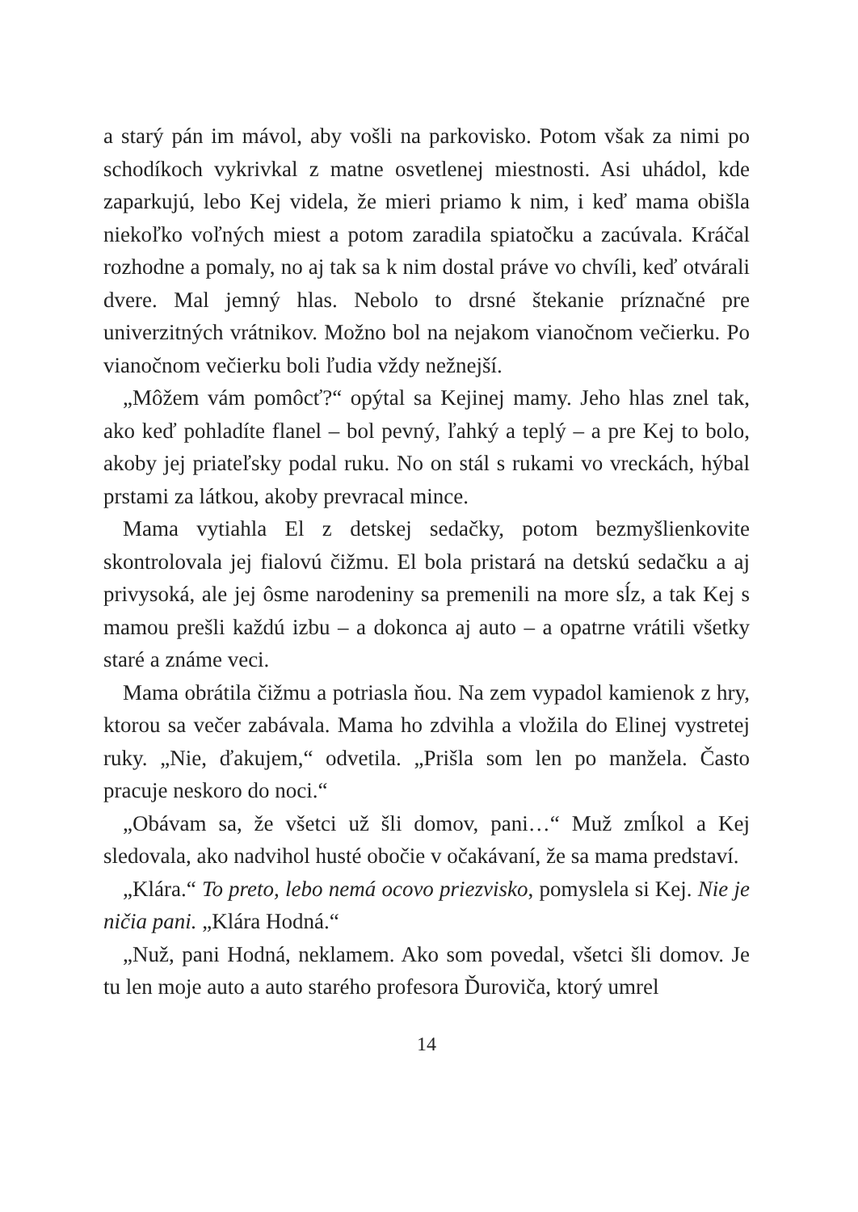a starý pán im mávol, aby vošli na parkovisko. Potom však za nimi po schodíkoch vykrivkal z matne osvetlenej miestnosti. Asi uhádol, kde zaparkujú, lebo Kej videla, že mieri priamo k nim, i keď mama obišla niekoľko voľných miest a potom zaradila spiatočku a zacúvala. Kráčal rozhodne a pomaly, no aj tak sa k nim dostal práve vo chvíli, keď otvárali dvere. Mal jemný hlas. Nebolo to drsné štekanie príznačné pre univerzitných vrátnikov. Možno bol na nejakom vianočnom večierku. Po vianočnom večierku boli ľudia vždy nežnejší.
„Môžem vám pomôcť?“ opýtal sa Kejinej mamy. Jeho hlas znel tak, ako keď pohladíte flanel – bol pevný, ľahký a teplý – a pre Kej to bolo, akoby jej priateľsky podal ruku. No on stál s rukami vo vreckách, hýbal prstami za látkou, akoby prevracal mince.
Mama vytiahla El z detskej sedačky, potom bezmyšlienkovite skontrolovala jej fialovú čižmu. El bola pristará na detskú sedačku a aj privysoká, ale jej ôsme narodeniny sa premenili na more sĺz, a tak Kej s mamou prešli každú izbu – a dokonca aj auto – a opatrne vrátili všetky staré a známe veci.
Mama obrátila čižmu a potriasla ňou. Na zem vypadol kamienok z hry, ktorou sa večer zabávala. Mama ho zdvihla a vložila do Elinej vystretej ruky. „Nie, ďakujem,“ odvetila. „Prišla som len po manžela. Často pracuje neskoro do noci.“
„Obávam sa, že všetci už šli domov, pani…“ Muž zmĺkol a Kej sledovala, ako nadvihol husté obočie v očakávaní, že sa mama predstaví.
„Klára.“ To preto, lebo nemá ocovo priezvisko, pomyslela si Kej. Nie je ničia pani. „Klára Hodná.“
„Nuž, pani Hodná, neklamem. Ako som povedal, všetci šli domov. Je tu len moje auto a auto starého profesora Ďuroviča, ktorý umrel
14